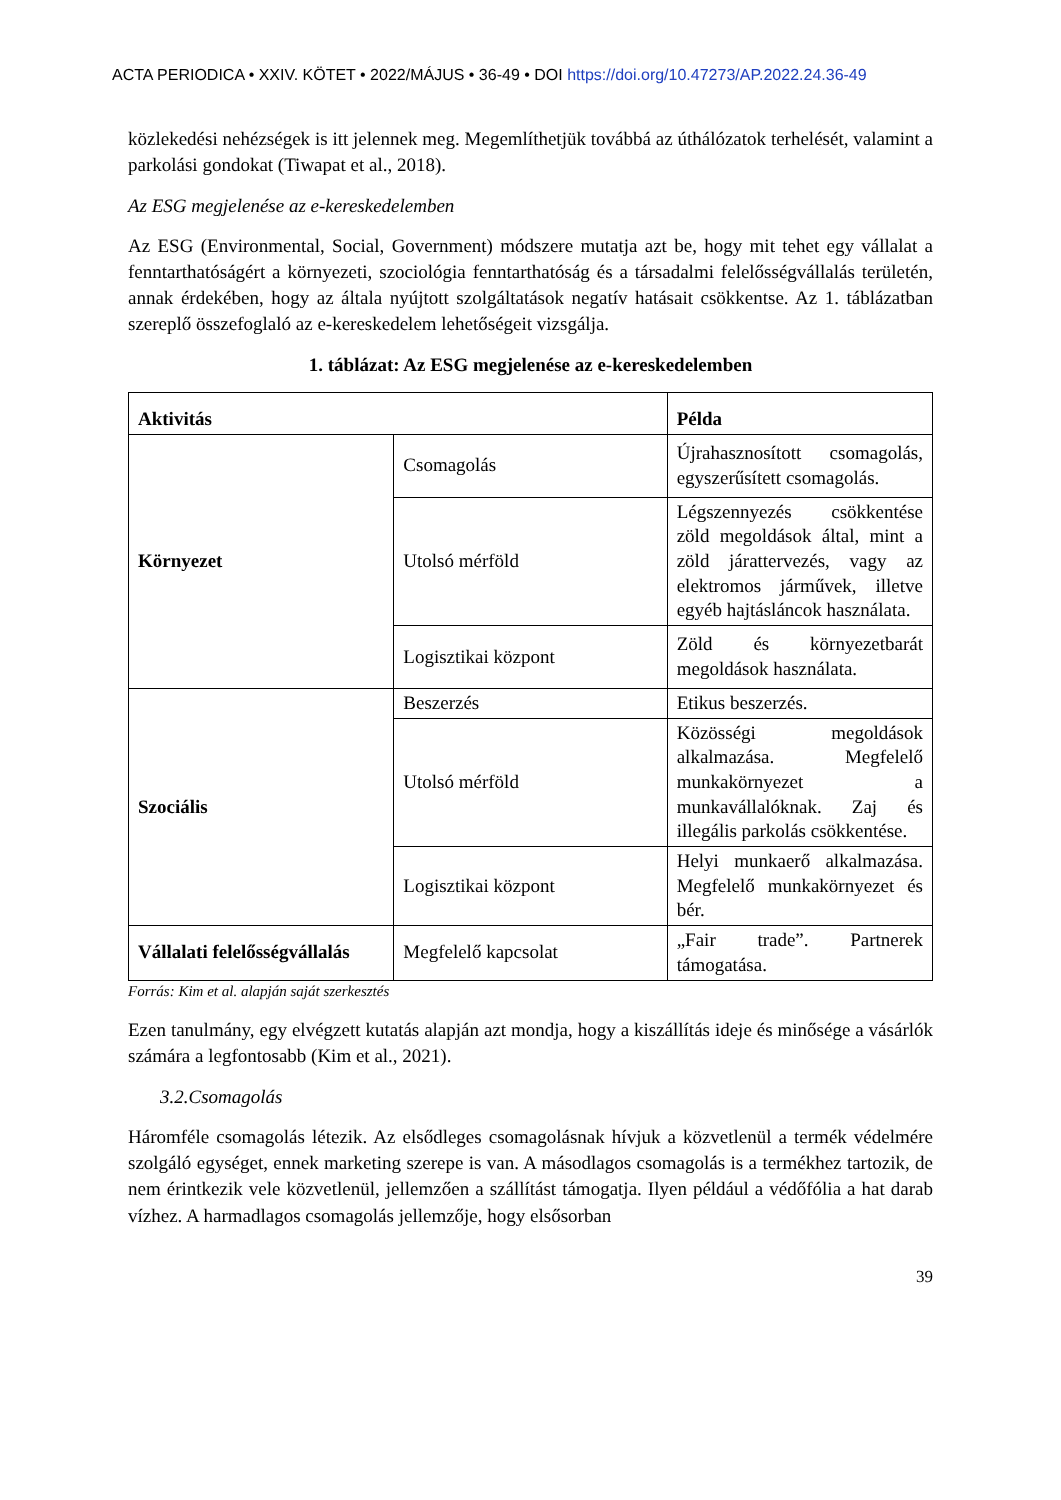ACTA PERIODICA • XXIV. KÖTET • 2022/MÁJUS • 36-49 • DOI https://doi.org/10.47273/AP.2022.24.36-49
közlekedési nehézségek is itt jelennek meg. Megemlíthetjük továbbá az úthálózatok terhelését, valamint a parkolási gondokat (Tiwapat et al., 2018).
Az ESG megjelenése az e-kereskedelemben
Az ESG (Environmental, Social, Government) módszere mutatja azt be, hogy mit tehet egy vállalat a fenntarthatóságért a környezeti, szociológia fenntarthatóság és a társadalmi felelősségvállalás területén, annak érdekében, hogy az általa nyújtott szolgáltatások negatív hatásait csökkentse. Az 1. táblázatban szereplő összefoglaló az e-kereskedelem lehetőségeit vizsgálja.
1. táblázat: Az ESG megjelenése az e-kereskedelemben
| Aktivitás | | Példa |
| --- | --- | --- |
| Környezet | Csomagolás | Újrahasznosított csomagolás, egyszerűsített csomagolás. |
| | Utolsó mérföld | Légszennyezés csökkentése zöld megoldások által, mint a zöld járattervezés, vagy az elektromos járművek, illetve egyéb hajtásláncok használata. |
| | Logisztikai központ | Zöld és környezetbarát megoldások használata. |
| Szociális | Beszerzés | Etikus beszerzés. |
| | Utolsó mérföld | Közösségi megoldások alkalmazása. Megfelelő munkakörnyezet a munkavállalóknak. Zaj és illegális parkolás csökkentése. |
| | Logisztikai központ | Helyi munkaerő alkalmazása. Megfelelő munkakörnyezet és bér. |
| Vállalati felelősségvállalás | Megfelelő kapcsolat | „Fair trade”. Partnerek támogatása. |
Forrás: Kim et al. alapján saját szerkesztés
Ezen tanulmány, egy elvégzett kutatás alapján azt mondja, hogy a kiszállítás ideje és minősége a vásárlók számára a legfontosabb (Kim et al., 2021).
3.2.Csomagolás
Háromféle csomagolás létezik. Az elsődleges csomagolásnak hívjuk a közvetlenül a termék védelmére szolgáló egységet, ennek marketing szerepe is van. A másodlagos csomagolás is a termékhez tartozik, de nem érintkezik vele közvetlenül, jellemzően a szállítást támogatja. Ilyen például a védőfólia a hat darab vízhez. A harmadlagos csomagolás jellemzője, hogy elsősorban
39